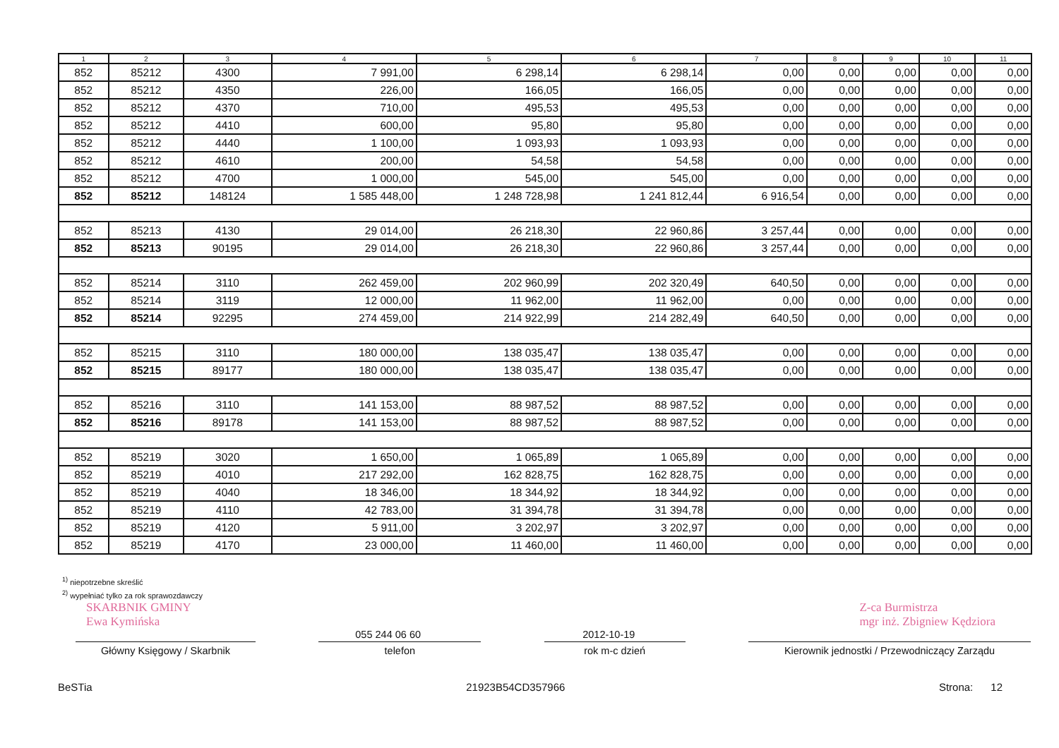| 1 | 2 | 3 | 4 | 5 | 6 | 7 | 8 | 9 | 10 | 11 |
| --- | --- | --- | --- | --- | --- | --- | --- | --- | --- | --- |
| 852 | 85212 | 4300 | 7 991,00 | 6 298,14 | 6 298,14 | 0,00 | 0,00 | 0,00 | 0,00 | 0,00 |
| 852 | 85212 | 4350 | 226,00 | 166,05 | 166,05 | 0,00 | 0,00 | 0,00 | 0,00 | 0,00 |
| 852 | 85212 | 4370 | 710,00 | 495,53 | 495,53 | 0,00 | 0,00 | 0,00 | 0,00 | 0,00 |
| 852 | 85212 | 4410 | 600,00 | 95,80 | 95,80 | 0,00 | 0,00 | 0,00 | 0,00 | 0,00 |
| 852 | 85212 | 4440 | 1 100,00 | 1 093,93 | 1 093,93 | 0,00 | 0,00 | 0,00 | 0,00 | 0,00 |
| 852 | 85212 | 4610 | 200,00 | 54,58 | 54,58 | 0,00 | 0,00 | 0,00 | 0,00 | 0,00 |
| 852 | 85212 | 4700 | 1 000,00 | 545,00 | 545,00 | 0,00 | 0,00 | 0,00 | 0,00 | 0,00 |
| 852 | 85212 | 148124 | 1 585 448,00 | 1 248 728,98 | 1 241 812,44 | 6 916,54 | 0,00 | 0,00 | 0,00 | 0,00 |
| 852 | 85213 | 4130 | 29 014,00 | 26 218,30 | 22 960,86 | 3 257,44 | 0,00 | 0,00 | 0,00 | 0,00 |
| 852 | 85213 | 90195 | 29 014,00 | 26 218,30 | 22 960,86 | 3 257,44 | 0,00 | 0,00 | 0,00 | 0,00 |
| 852 | 85214 | 3110 | 262 459,00 | 202 960,99 | 202 320,49 | 640,50 | 0,00 | 0,00 | 0,00 | 0,00 |
| 852 | 85214 | 3119 | 12 000,00 | 11 962,00 | 11 962,00 | 0,00 | 0,00 | 0,00 | 0,00 | 0,00 |
| 852 | 85214 | 92295 | 274 459,00 | 214 922,99 | 214 282,49 | 640,50 | 0,00 | 0,00 | 0,00 | 0,00 |
| 852 | 85215 | 3110 | 180 000,00 | 138 035,47 | 138 035,47 | 0,00 | 0,00 | 0,00 | 0,00 | 0,00 |
| 852 | 85215 | 89177 | 180 000,00 | 138 035,47 | 138 035,47 | 0,00 | 0,00 | 0,00 | 0,00 | 0,00 |
| 852 | 85216 | 3110 | 141 153,00 | 88 987,52 | 88 987,52 | 0,00 | 0,00 | 0,00 | 0,00 | 0,00 |
| 852 | 85216 | 89178 | 141 153,00 | 88 987,52 | 88 987,52 | 0,00 | 0,00 | 0,00 | 0,00 | 0,00 |
| 852 | 85219 | 3020 | 1 650,00 | 1 065,89 | 1 065,89 | 0,00 | 0,00 | 0,00 | 0,00 | 0,00 |
| 852 | 85219 | 4010 | 217 292,00 | 162 828,75 | 162 828,75 | 0,00 | 0,00 | 0,00 | 0,00 | 0,00 |
| 852 | 85219 | 4040 | 18 346,00 | 18 344,92 | 18 344,92 | 0,00 | 0,00 | 0,00 | 0,00 | 0,00 |
| 852 | 85219 | 4110 | 42 783,00 | 31 394,78 | 31 394,78 | 0,00 | 0,00 | 0,00 | 0,00 | 0,00 |
| 852 | 85219 | 4120 | 5 911,00 | 3 202,97 | 3 202,97 | 0,00 | 0,00 | 0,00 | 0,00 | 0,00 |
| 852 | 85219 | 4170 | 23 000,00 | 11 460,00 | 11 460,00 | 0,00 | 0,00 | 0,00 | 0,00 | 0,00 |
<sup>1)</sup> niepotrzebne skreślić
<sup>2)</sup> wypełniać tylko za rok sprawozdawczy
SKARBNIK GMINY
Ewa Kymińska
Z-ca Burmistrza
mgr inż. Zbigniew Kędziora
055 244 06 60 2012-10-19
Główny Księgowy / Skarbnik telefon rok m-c dzień Kierownik jednostki / Przewodniczący Zarządu
BeSTia 21923B54CD357966 Strona: 12